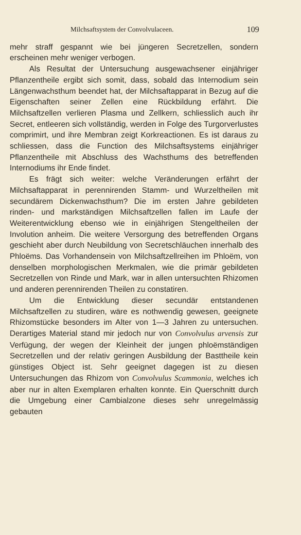Milchsaftsystem der Convolvulaceen. 109
mehr straff gespannt wie bei jüngeren Secretzellen, sondern erscheinen mehr weniger verbogen.
Als Resultat der Untersuchung ausgewachsener einjähriger Pflanzentheile ergibt sich somit, dass, sobald das Internodium sein Längenwachsthum beendet hat, der Milchsaftapparat in Bezug auf die Eigenschaften seiner Zellen eine Rückbildung erfährt. Die Milchsaftzellen verlieren Plasma und Zellkern, schliesslich auch ihr Secret, entleeren sich vollständig, werden in Folge des Turgorverlustes comprimirt, und ihre Membran zeigt Korkreactionen. Es ist daraus zu schliessen, dass die Function des Milchsaftsystems einjähriger Pflanzentheile mit Abschluss des Wachsthums des betreffenden Internodiums ihr Ende findet.
Es frägt sich weiter: welche Veränderungen erfährt der Milchsaftapparat in perennirenden Stamm- und Wurzeltheilen mit secundärem Dickenwachsthum? Die im ersten Jahre gebildeten rinden- und markständigen Milchsaftzellen fallen im Laufe der Weiterentwicklung ebenso wie in einjährigen Stengeltheilen der Involution anheim. Die weitere Versorgung des betreffenden Organs geschieht aber durch Neubildung von Secretschläuchen innerhalb des Phloëms. Das Vorhandensein von Milchsaftzellreihen im Phloëm, von denselben morphologischen Merkmalen, wie die primär gebildeten Secretzellen von Rinde und Mark, war in allen untersuchten Rhizomen und anderen perennirenden Theilen zu constatiren.
Um die Entwicklung dieser secundär entstandenen Milchsaftzellen zu studiren, wäre es nothwendig gewesen, geeignete Rhizomstücke besonders im Alter von 1—3 Jahren zu untersuchen. Derartiges Material stand mir jedoch nur von Convolvulus arvensis zur Verfügung, der wegen der Kleinheit der jungen phloëmständigen Secretzellen und der relativ geringen Ausbildung der Basttheile kein günstiges Object ist. Sehr geeignet dagegen ist zu diesen Untersuchungen das Rhizom von Convolvulus Scammonia, welches ich aber nur in alten Exemplaren erhalten konnte. Ein Querschnitt durch die Umgebung einer Cambialzone dieses sehr unregelmässig gebauten